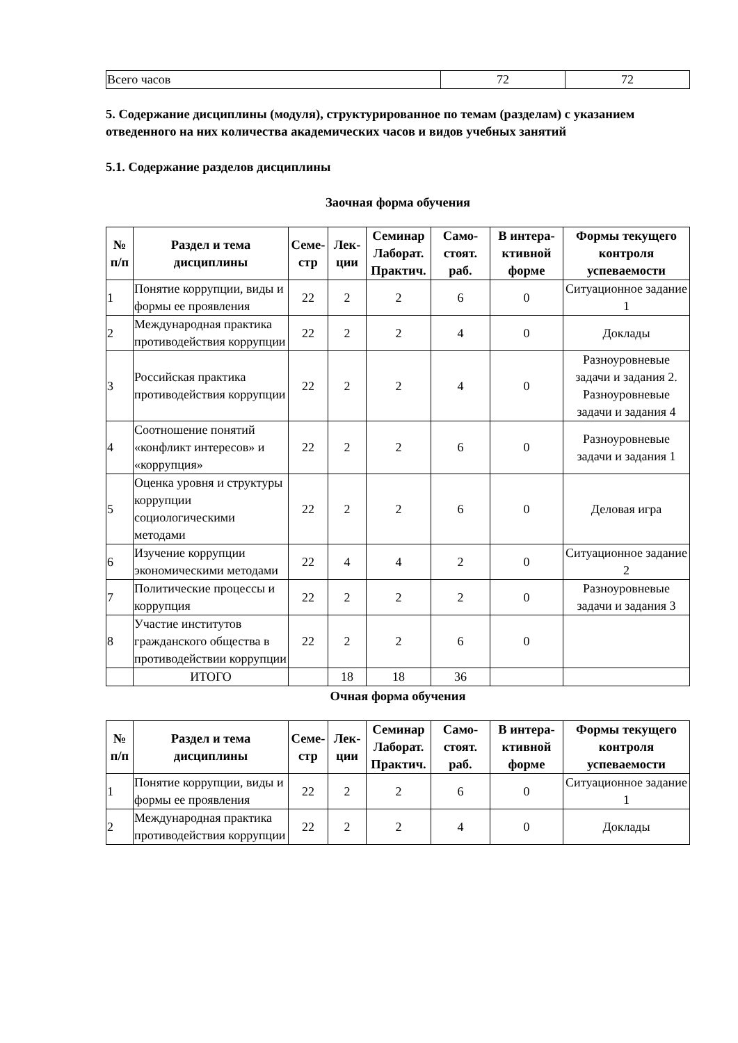| Всего часов | 72 | 72 |
5. Содержание дисциплины (модуля), структурированное по темам (разделам) с указанием отведенного на них количества академических часов и видов учебных занятий
5.1. Содержание разделов дисциплины
Заочная форма обучения
| № п/п | Раздел и тема дисциплины | Семе-стр | Лек-ции | Семинар Лаборат. Практич. | Само-стоят. раб. | В интера-ктивной форме | Формы текущего контроля успеваемости |
| --- | --- | --- | --- | --- | --- | --- | --- |
| 1 | Понятие коррупции, виды и формы ее проявления | 22 | 2 | 2 | 6 | 0 | Ситуационное задание 1 |
| 2 | Международная практика противодействия коррупции | 22 | 2 | 2 | 4 | 0 | Доклады |
| 3 | Российская практика противодействия коррупции | 22 | 2 | 2 | 4 | 0 | Разноуровневые задачи и задания 2. Разноуровневые задачи и задания 4 |
| 4 | Соотношение понятий «конфликт интересов» и «коррупция» | 22 | 2 | 2 | 6 | 0 | Разноуровневые задачи и задания 1 |
| 5 | Оценка уровня и структуры коррупции социологическими методами | 22 | 2 | 2 | 6 | 0 | Деловая игра |
| 6 | Изучение коррупции экономическими методами | 22 | 4 | 4 | 2 | 0 | Ситуационное задание 2 |
| 7 | Политические процессы и коррупция | 22 | 2 | 2 | 2 | 0 | Разноуровневые задачи и задания 3 |
| 8 | Участие институтов гражданского общества в противодействии коррупции | 22 | 2 | 2 | 6 | 0 | |
| | ИТОГО | | 18 | 18 | 36 | | |
Очная форма обучения
| № п/п | Раздел и тема дисциплины | Семе-стр | Лек-ции | Семинар Лаборат. Практич. | Само-стоят. раб. | В интера-ктивной форме | Формы текущего контроля успеваемости |
| --- | --- | --- | --- | --- | --- | --- | --- |
| 1 | Понятие коррупции, виды и формы ее проявления | 22 | 2 | 2 | 6 | 0 | Ситуационное задание 1 |
| 2 | Международная практика противодействия коррупции | 22 | 2 | 2 | 4 | 0 | Доклады |